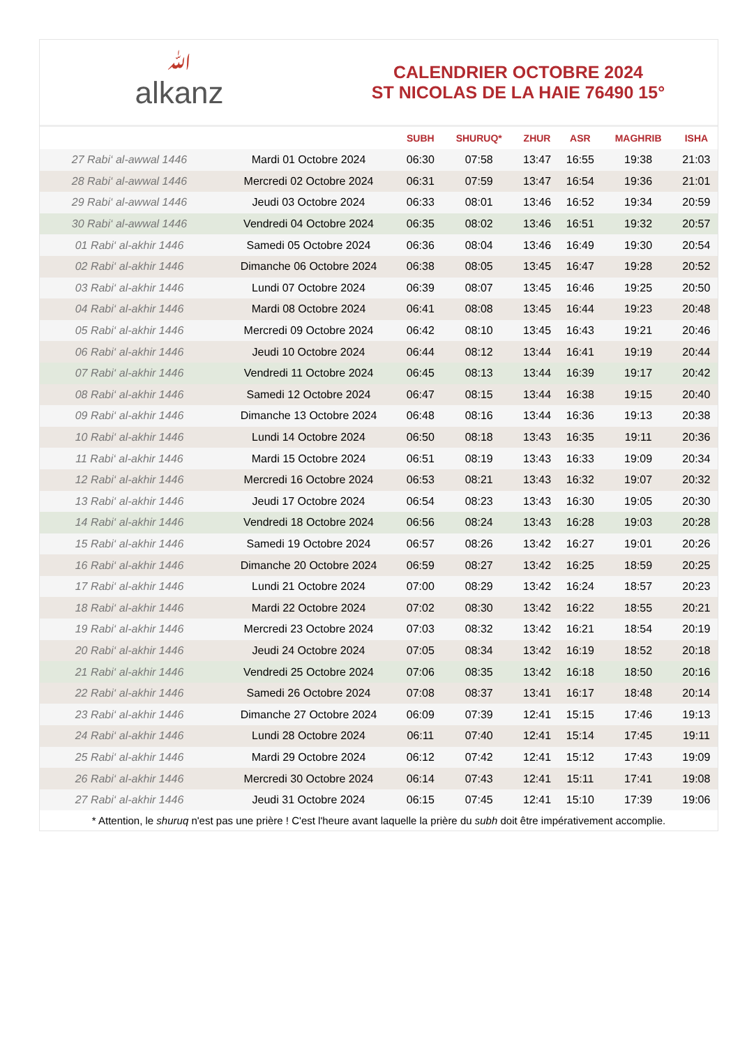ﷲalkanz
CALENDRIER OCTOBRE 2024
ST NICOLAS DE LA HAIE 76490 15°
| | | SUBH | SHURUQ* | ZHUR | ASR | MAGHRIB | ISHA |
| --- | --- | --- | --- | --- | --- | --- | --- |
| 27 Rabi‘ al-awwal 1446 | Mardi 01 Octobre 2024 | 06:30 | 07:58 | 13:47 | 16:55 | 19:38 | 21:03 |
| 28 Rabi‘ al-awwal 1446 | Mercredi 02 Octobre 2024 | 06:31 | 07:59 | 13:47 | 16:54 | 19:36 | 21:01 |
| 29 Rabi‘ al-awwal 1446 | Jeudi 03 Octobre 2024 | 06:33 | 08:01 | 13:46 | 16:52 | 19:34 | 20:59 |
| 30 Rabi‘ al-awwal 1446 | Vendredi 04 Octobre 2024 | 06:35 | 08:02 | 13:46 | 16:51 | 19:32 | 20:57 |
| 01 Rabi‘ al-akhir 1446 | Samedi 05 Octobre 2024 | 06:36 | 08:04 | 13:46 | 16:49 | 19:30 | 20:54 |
| 02 Rabi‘ al-akhir 1446 | Dimanche 06 Octobre 2024 | 06:38 | 08:05 | 13:45 | 16:47 | 19:28 | 20:52 |
| 03 Rabi‘ al-akhir 1446 | Lundi 07 Octobre 2024 | 06:39 | 08:07 | 13:45 | 16:46 | 19:25 | 20:50 |
| 04 Rabi‘ al-akhir 1446 | Mardi 08 Octobre 2024 | 06:41 | 08:08 | 13:45 | 16:44 | 19:23 | 20:48 |
| 05 Rabi‘ al-akhir 1446 | Mercredi 09 Octobre 2024 | 06:42 | 08:10 | 13:45 | 16:43 | 19:21 | 20:46 |
| 06 Rabi‘ al-akhir 1446 | Jeudi 10 Octobre 2024 | 06:44 | 08:12 | 13:44 | 16:41 | 19:19 | 20:44 |
| 07 Rabi‘ al-akhir 1446 | Vendredi 11 Octobre 2024 | 06:45 | 08:13 | 13:44 | 16:39 | 19:17 | 20:42 |
| 08 Rabi‘ al-akhir 1446 | Samedi 12 Octobre 2024 | 06:47 | 08:15 | 13:44 | 16:38 | 19:15 | 20:40 |
| 09 Rabi‘ al-akhir 1446 | Dimanche 13 Octobre 2024 | 06:48 | 08:16 | 13:44 | 16:36 | 19:13 | 20:38 |
| 10 Rabi‘ al-akhir 1446 | Lundi 14 Octobre 2024 | 06:50 | 08:18 | 13:43 | 16:35 | 19:11 | 20:36 |
| 11 Rabi‘ al-akhir 1446 | Mardi 15 Octobre 2024 | 06:51 | 08:19 | 13:43 | 16:33 | 19:09 | 20:34 |
| 12 Rabi‘ al-akhir 1446 | Mercredi 16 Octobre 2024 | 06:53 | 08:21 | 13:43 | 16:32 | 19:07 | 20:32 |
| 13 Rabi‘ al-akhir 1446 | Jeudi 17 Octobre 2024 | 06:54 | 08:23 | 13:43 | 16:30 | 19:05 | 20:30 |
| 14 Rabi‘ al-akhir 1446 | Vendredi 18 Octobre 2024 | 06:56 | 08:24 | 13:43 | 16:28 | 19:03 | 20:28 |
| 15 Rabi‘ al-akhir 1446 | Samedi 19 Octobre 2024 | 06:57 | 08:26 | 13:42 | 16:27 | 19:01 | 20:26 |
| 16 Rabi‘ al-akhir 1446 | Dimanche 20 Octobre 2024 | 06:59 | 08:27 | 13:42 | 16:25 | 18:59 | 20:25 |
| 17 Rabi‘ al-akhir 1446 | Lundi 21 Octobre 2024 | 07:00 | 08:29 | 13:42 | 16:24 | 18:57 | 20:23 |
| 18 Rabi‘ al-akhir 1446 | Mardi 22 Octobre 2024 | 07:02 | 08:30 | 13:42 | 16:22 | 18:55 | 20:21 |
| 19 Rabi‘ al-akhir 1446 | Mercredi 23 Octobre 2024 | 07:03 | 08:32 | 13:42 | 16:21 | 18:54 | 20:19 |
| 20 Rabi‘ al-akhir 1446 | Jeudi 24 Octobre 2024 | 07:05 | 08:34 | 13:42 | 16:19 | 18:52 | 20:18 |
| 21 Rabi‘ al-akhir 1446 | Vendredi 25 Octobre 2024 | 07:06 | 08:35 | 13:42 | 16:18 | 18:50 | 20:16 |
| 22 Rabi‘ al-akhir 1446 | Samedi 26 Octobre 2024 | 07:08 | 08:37 | 13:41 | 16:17 | 18:48 | 20:14 |
| 23 Rabi‘ al-akhir 1446 | Dimanche 27 Octobre 2024 | 06:09 | 07:39 | 12:41 | 15:15 | 17:46 | 19:13 |
| 24 Rabi‘ al-akhir 1446 | Lundi 28 Octobre 2024 | 06:11 | 07:40 | 12:41 | 15:14 | 17:45 | 19:11 |
| 25 Rabi‘ al-akhir 1446 | Mardi 29 Octobre 2024 | 06:12 | 07:42 | 12:41 | 15:12 | 17:43 | 19:09 |
| 26 Rabi‘ al-akhir 1446 | Mercredi 30 Octobre 2024 | 06:14 | 07:43 | 12:41 | 15:11 | 17:41 | 19:08 |
| 27 Rabi‘ al-akhir 1446 | Jeudi 31 Octobre 2024 | 06:15 | 07:45 | 12:41 | 15:10 | 17:39 | 19:06 |
* Attention, le shuruq n'est pas une prière ! C'est l'heure avant laquelle la prière du subh doit être impérativement accomplie.